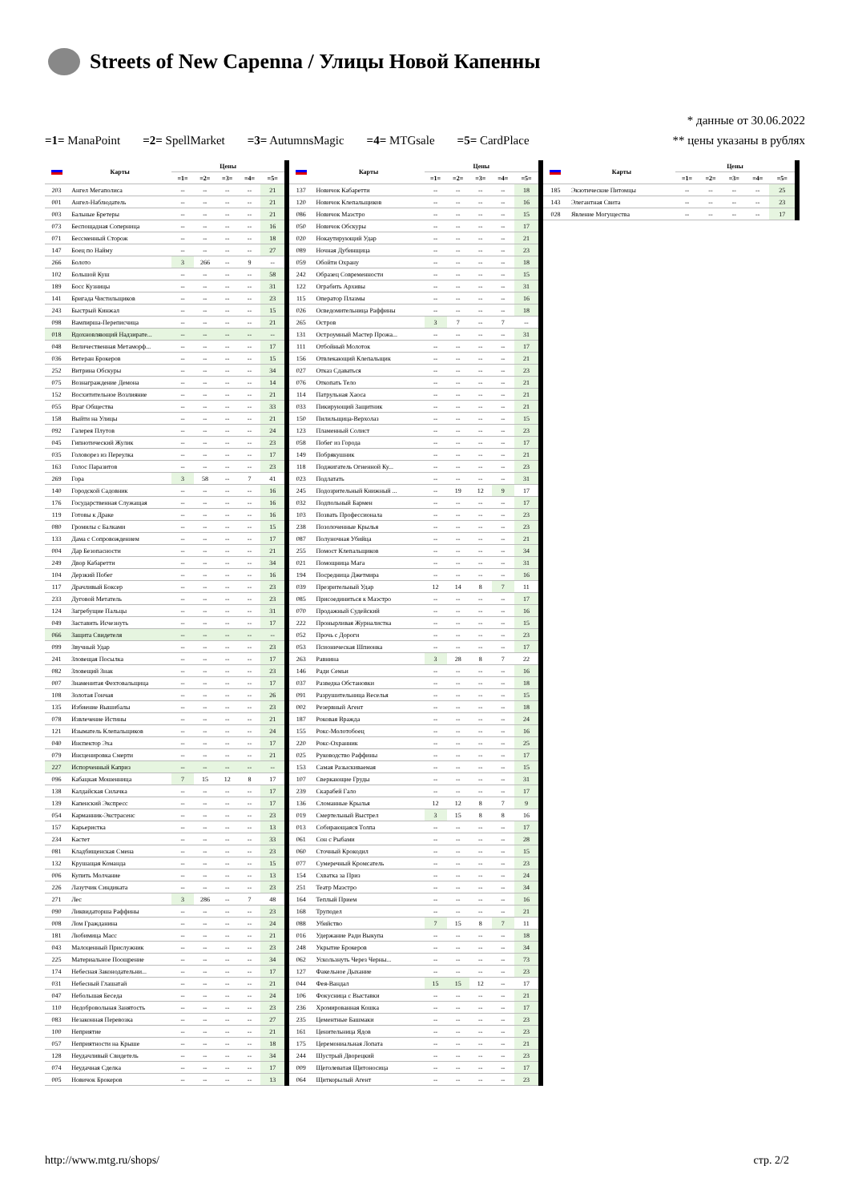Streets of New Capenna / Улицы Новой Капенны
* данные от 30.06.2022
=1= ManaPoint =2= SpellMarket =3= AutumnsMagic =4= MTGsale =5= CardPlace
** цены указаны в рублях
| | Карты | Цены | | | | |
| --- | --- | --- | --- | --- | --- | --- |
| | | =1= | =2= | =3= | =4= | =5= |
| 203 | Ангел Мегаполиса | -- | -- | -- | -- | 21 |
| 001 | Ангел-Наблюдатель | -- | -- | -- | -- | 21 |
| 003 | Бальные Бретеры | -- | -- | -- | -- | 21 |
| 073 | Беспощадная Соперница | -- | -- | -- | -- | 16 |
| 071 | Бессменный Сторож | -- | -- | -- | -- | 18 |
| 147 | Боец по Найму | -- | -- | -- | -- | 27 |
| 266 | Болото | 3 | 266 | -- | 9 | -- |
| 102 | Большой Куш | -- | -- | -- | -- | 58 |
| 189 | Босс Кузницы | -- | -- | -- | -- | 31 |
| 141 | Бригада Чистильщиков | -- | -- | -- | -- | 23 |
| 243 | Быстрый Кинжал | -- | -- | -- | -- | 15 |
| 098 | Вампирша-Переписчица | -- | -- | -- | -- | 21 |
| 018 | Вдохновляющий Надзирате... | -- | -- | -- | -- | -- |
| 048 | Величественная Метаморф... | -- | -- | -- | -- | 17 |
| 036 | Ветеран Брокеров | -- | -- | -- | -- | 15 |
| 252 | Витрина Обскуры | -- | -- | -- | -- | 34 |
| 075 | Вознаграждение Демона | -- | -- | -- | -- | 14 |
| 152 | Восхитительное Возлияние | -- | -- | -- | -- | 21 |
| 055 | Враг Общества | -- | -- | -- | -- | 33 |
| 158 | Выйти на Улицы | -- | -- | -- | -- | 21 |
| 092 | Галерея Плутов | -- | -- | -- | -- | 24 |
| 045 | Гипнотический Жулик | -- | -- | -- | -- | 23 |
| 035 | Головорез из Переулка | -- | -- | -- | -- | 17 |
| 163 | Голос Паразитов | -- | -- | -- | -- | 23 |
| 269 | Гора | 3 | 58 | -- | 7 | 41 |
| 140 | Городской Садовник | -- | -- | -- | -- | 16 |
| 176 | Государственная Служащая | -- | -- | -- | -- | 16 |
| 119 | Готовы к Драке | -- | -- | -- | -- | 16 |
| 080 | Громилы с Балками | -- | -- | -- | -- | 15 |
| 133 | Дама с Сопровождением | -- | -- | -- | -- | 17 |
| 004 | Дар Безопасности | -- | -- | -- | -- | 21 |
| 249 | Двор Кабаретти | -- | -- | -- | -- | 34 |
| 104 | Дерзкий Побег | -- | -- | -- | -- | 16 |
| 117 | Драчливый Боксер | -- | -- | -- | -- | 23 |
| 233 | Дуговой Метатель | -- | -- | -- | -- | 23 |
| 124 | Загребущие Пальцы | -- | -- | -- | -- | 31 |
| 049 | Заставить Исчезнуть | -- | -- | -- | -- | 17 |
| 066 | Защита Свидетеля | -- | -- | -- | -- | -- |
| 099 | Звучный Удар | -- | -- | -- | -- | 23 |
| 241 | Зловещая Посылка | -- | -- | -- | -- | 17 |
| 082 | Зловещий Знак | -- | -- | -- | -- | 23 |
| 007 | Знаменитая Фехтовальщица | -- | -- | -- | -- | 17 |
| 108 | Золотая Гончая | -- | -- | -- | -- | 26 |
| 135 | Избиение Вышибалы | -- | -- | -- | -- | 23 |
| 078 | Извлечение Истины | -- | -- | -- | -- | 21 |
| 121 | Изыматель Клепальщиков | -- | -- | -- | -- | 24 |
| 040 | Инспектор Эха | -- | -- | -- | -- | 17 |
| 079 | Инсценировка Смерти | -- | -- | -- | -- | 21 |
| 227 | Испорченный Каприз | -- | -- | -- | -- | -- |
| 096 | Кабацкая Мошенница | 7 | 15 | 12 | 8 | 17 |
| 138 | Калдайская Силачка | -- | -- | -- | -- | 17 |
| 139 | Капенский Экспресс | -- | -- | -- | -- | 17 |
| 054 | Карманник-Экстрасенс | -- | -- | -- | -- | 23 |
| 157 | Карьеристка | -- | -- | -- | -- | 13 |
| 234 | Кастет | -- | -- | -- | -- | 33 |
| 081 | Кладбищенская Смена | -- | -- | -- | -- | 23 |
| 132 | Крушащая Команда | -- | -- | -- | -- | 15 |
| 006 | Купить Молчание | -- | -- | -- | -- | 13 |
| 226 | Лазутчик Синдиката | -- | -- | -- | -- | 23 |
| 271 | Лес | 3 | 286 | -- | 7 | 48 |
| 090 | Ликвидаторша Раффины | -- | -- | -- | -- | 23 |
| 008 | Лом Гражданина | -- | -- | -- | -- | 24 |
| 181 | Любимица Масс | -- | -- | -- | -- | 21 |
| 043 | Малоценный Прислужник | -- | -- | -- | -- | 23 |
| 225 | Материальное Поощрение | -- | -- | -- | -- | 34 |
| 174 | Небесная Законодательни... | -- | -- | -- | -- | 17 |
| 031 | Небесный Глашатай | -- | -- | -- | -- | 21 |
| 047 | Небольшая Беседа | -- | -- | -- | -- | 24 |
| 110 | Недобровольная Занятость | -- | -- | -- | -- | 23 |
| 083 | Незаконная Перевозка | -- | -- | -- | -- | 27 |
| 100 | Неприятие | -- | -- | -- | -- | 21 |
| 057 | Неприятности на Крыше | -- | -- | -- | -- | 18 |
| 128 | Неудачливый Свидетель | -- | -- | -- | -- | 34 |
| 074 | Неудачная Сделка | -- | -- | -- | -- | 17 |
| 005 | Новичок Брокеров | -- | -- | -- | -- | 13 |
| | Карты | Цены | | | | |
| --- | --- | --- | --- | --- | --- | --- |
| | | =1= | =2= | =3= | =4= | =5= |
| 137 | Новичок Кабаретти | -- | -- | -- | -- | 18 |
| 120 | Новичок Клепальщиков | -- | -- | -- | -- | 16 |
| 086 | Новичок Маэстро | -- | -- | -- | -- | 15 |
| 050 | Новичок Обскуры | -- | -- | -- | -- | 17 |
| 020 | Нокаутирующий Удар | -- | -- | -- | -- | 21 |
| 089 | Ночная Дубинщица | -- | -- | -- | -- | 23 |
| 059 | Обойти Охрану | -- | -- | -- | -- | 18 |
| 242 | Образец Современности | -- | -- | -- | -- | 15 |
| 122 | Ограбить Архивы | -- | -- | -- | -- | 31 |
| 115 | Оператор Плазмы | -- | -- | -- | -- | 16 |
| 026 | Осведомительница Раффины | -- | -- | -- | -- | 18 |
| 265 | Остров | 3 | 7 | -- | 7 | -- |
| 131 | Остроумный Мастер Прожа... | -- | -- | -- | -- | 31 |
| 111 | Отбойный Молоток | -- | -- | -- | -- | 17 |
| 156 | Отвлекающий Клепальщик | -- | -- | -- | -- | 21 |
| 027 | Отказ Сдаваться | -- | -- | -- | -- | 23 |
| 076 | Откопать Тело | -- | -- | -- | -- | 21 |
| 114 | Патрульная Хаоса | -- | -- | -- | -- | 21 |
| 033 | Пикирующий Защитник | -- | -- | -- | -- | 21 |
| 150 | Пилильщица-Верхолаз | -- | -- | -- | -- | 15 |
| 123 | Пламенный Солист | -- | -- | -- | -- | 23 |
| 058 | Побег из Города | -- | -- | -- | -- | 17 |
| 149 | Побрякушник | -- | -- | -- | -- | 21 |
| 118 | Поджигатель Огненной Ку... | -- | -- | -- | -- | 23 |
| 023 | Подлатать | -- | -- | -- | -- | 31 |
| 245 | Подозрительный Книжный ... | -- | 19 | 12 | 9 | 17 |
| 032 | Подпольный Бармен | -- | -- | -- | -- | 17 |
| 103 | Позвать Профессионала | -- | -- | -- | -- | 23 |
| 238 | Позолоченные Крылья | -- | -- | -- | -- | 23 |
| 087 | Полуночная Убийца | -- | -- | -- | -- | 21 |
| 255 | Помост Клепальщиков | -- | -- | -- | -- | 34 |
| 021 | Помощница Мага | -- | -- | -- | -- | 31 |
| 194 | Посредница Джетмира | -- | -- | -- | -- | 16 |
| 039 | Презрительный Удар | 12 | 14 | 8 | 7 | 11 |
| 085 | Присоединиться к Маэстро | -- | -- | -- | -- | 17 |
| 070 | Продажный Судейский | -- | -- | -- | -- | 16 |
| 222 | Пронырливая Журналистка | -- | -- | -- | -- | 15 |
| 052 | Прочь с Дороги | -- | -- | -- | -- | 23 |
| 053 | Псионическая Шпионка | -- | -- | -- | -- | 17 |
| 263 | Равнина | 3 | 28 | 8 | 7 | 22 |
| 146 | Ради Семьи | -- | -- | -- | -- | 16 |
| 037 | Разведка Обстановки | -- | -- | -- | -- | 18 |
| 091 | Разрушительница Веселья | -- | -- | -- | -- | 15 |
| 002 | Резервный Агент | -- | -- | -- | -- | 18 |
| 187 | Роковая Вражда | -- | -- | -- | -- | 24 |
| 155 | Рокс-Молотобоец | -- | -- | -- | -- | 16 |
| 220 | Рокс-Охранник | -- | -- | -- | -- | 25 |
| 025 | Руководство Раффины | -- | -- | -- | -- | 17 |
| 153 | Самая Разыскиваемая | -- | -- | -- | -- | 15 |
| 107 | Сверкающие Груды | -- | -- | -- | -- | 31 |
| 239 | Скарабей Гало | -- | -- | -- | -- | 17 |
| 136 | Сломанные Крылья | 12 | 12 | 8 | 7 | 9 |
| 019 | Смертельный Выстрел | 3 | 15 | 8 | 8 | 16 |
| 013 | Собирающаяся Толпа | -- | -- | -- | -- | 17 |
| 061 | Сон с Рыбами | -- | -- | -- | -- | 28 |
| 060 | Сточный Крокодил | -- | -- | -- | -- | 15 |
| 077 | Сумеречный Кромсатель | -- | -- | -- | -- | 23 |
| 154 | Схватка за Приз | -- | -- | -- | -- | 24 |
| 251 | Театр Маэстро | -- | -- | -- | -- | 34 |
| 164 | Теплый Прием | -- | -- | -- | -- | 16 |
| 168 | Труподел | -- | -- | -- | -- | 21 |
| 088 | Убийство | 7 | 15 | 8 | 7 | 11 |
| 016 | Удержание Ради Выкупа | -- | -- | -- | -- | 18 |
| 248 | Укрытие Брокеров | -- | -- | -- | -- | 34 |
| 062 | Ускользнуть Через Черны... | -- | -- | -- | -- | 73 |
| 127 | Факельное Дыхание | -- | -- | -- | -- | 23 |
| 044 | Фея-Вандал | 15 | 15 | 12 | -- | 17 |
| 106 | Фокусница с Выставки | -- | -- | -- | -- | 21 |
| 236 | Хромированная Кошка | -- | -- | -- | -- | 17 |
| 235 | Цементные Башмаки | -- | -- | -- | -- | 23 |
| 161 | Ценительница Ядов | -- | -- | -- | -- | 23 |
| 175 | Церемониальная Лопата | -- | -- | -- | -- | 21 |
| 244 | Шустрый Дворецкий | -- | -- | -- | -- | 23 |
| 009 | Щеголеватая Щитоносица | -- | -- | -- | -- | 17 |
| 064 | Щиткорылый Агент | -- | -- | -- | -- | 23 |
| | Карты | Цены | | | | |
| --- | --- | --- | --- | --- | --- | --- |
| | | =1= | =2= | =3= | =4= | =5= |
| 185 | Экзотические Питомцы | -- | -- | -- | -- | 25 |
| 143 | Элегантная Свита | -- | -- | -- | -- | 23 |
| 028 | Явление Могущества | -- | -- | -- | -- | 17 |
http://www.mtg.ru/shops/ стр. 2/2